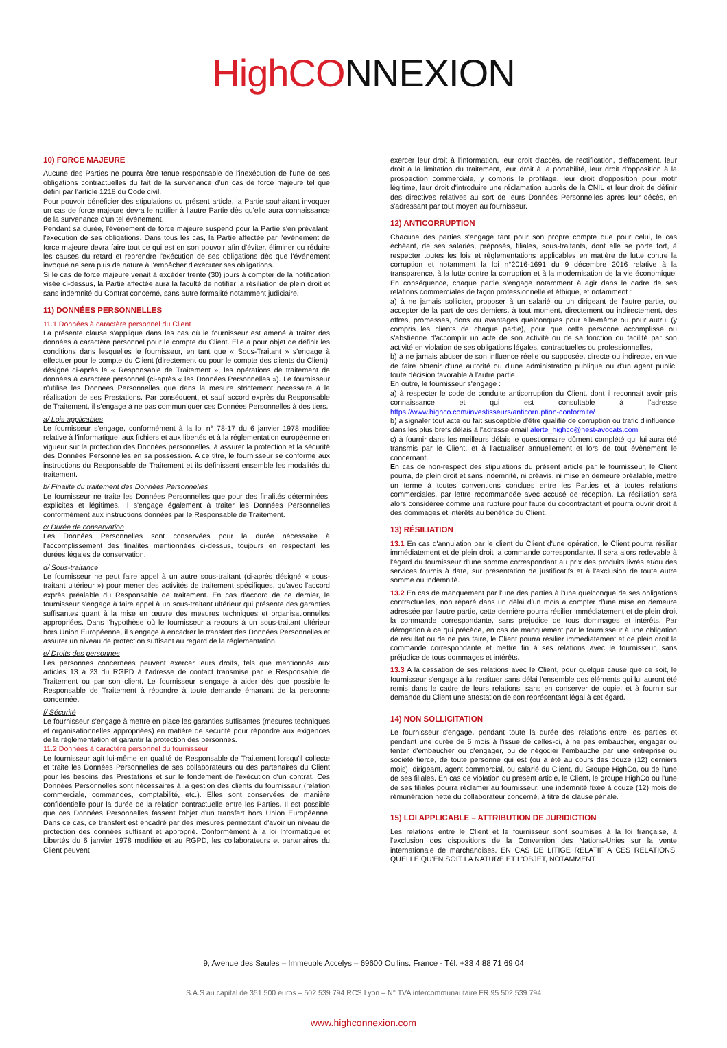HighCONNEXION
10) FORCE MAJEURE
Aucune des Parties ne pourra être tenue responsable de l'inexécution de l'une de ses obligations contractuelles du fait de la survenance d'un cas de force majeure tel que défini par l'article 1218 du Code civil.
Pour pouvoir bénéficier des stipulations du présent article, la Partie souhaitant invoquer un cas de force majeure devra le notifier à l'autre Partie dès qu'elle aura connaissance de la survenance d'un tel événement.
Pendant sa durée, l'événement de force majeure suspend pour la Partie s'en prévalant, l'exécution de ses obligations. Dans tous les cas, la Partie affectée par l'événement de force majeure devra faire tout ce qui est en son pouvoir afin d'éviter, éliminer ou réduire les causes du retard et reprendre l'exécution de ses obligations dès que l'événement invoqué ne sera plus de nature à l'empêcher d'exécuter ses obligations.
Si le cas de force majeure venait à excéder trente (30) jours à compter de la notification visée ci-dessus, la Partie affectée aura la faculté de notifier la résiliation de plein droit et sans indemnité du Contrat concerné, sans autre formalité notamment judiciaire.
11) DONNÉES PERSONNELLES
11.1 Données à caractère personnel du Client
La présente clause s'applique dans les cas où le fournisseur est amené à traiter des données à caractère personnel pour le compte du Client. Elle a pour objet de définir les conditions dans lesquelles le fournisseur, en tant que « Sous-Traitant » s'engage à effectuer pour le compte du Client (directement ou pour le compte des clients du Client), désigné ci-après le « Responsable de Traitement », les opérations de traitement de données à caractère personnel (ci-après « les Données Personnelles »). Le fournisseur n'utilise les Données Personnelles que dans la mesure strictement nécessaire à la réalisation de ses Prestations. Par conséquent, et sauf accord exprès du Responsable de Traitement, il s'engage à ne pas communiquer ces Données Personnelles à des tiers.
a/ Lois applicables
Le fournisseur s'engage, conformément à la loi n° 78-17 du 6 janvier 1978 modifiée relative à l'informatique, aux fichiers et aux libertés et à la réglementation européenne en vigueur sur la protection des Données personnelles, à assurer la protection et la sécurité des Données Personnelles en sa possession. A ce titre, le fournisseur se conforme aux instructions du Responsable de Traitement et ils définissent ensemble les modalités du traitement.
b/ Finalité du traitement des Données Personnelles
Le fournisseur ne traite les Données Personnelles que pour des finalités déterminées, explicites et légitimes. Il s'engage également à traiter les Données Personnelles conformément aux instructions données par le Responsable de Traitement.
c/ Durée de conservation
Les Données Personnelles sont conservées pour la durée nécessaire à l'accomplissement des finalités mentionnées ci-dessus, toujours en respectant les durées légales de conservation.
d/ Sous-traitance
Le fournisseur ne peut faire appel à un autre sous-traitant (ci-après désigné « sous-traitant ultérieur ») pour mener des activités de traitement spécifiques, qu'avec l'accord exprès préalable du Responsable de traitement. En cas d'accord de ce dernier, le fournisseur s'engage à faire appel à un sous-traitant ultérieur qui présente des garanties suffisantes quant à la mise en œuvre des mesures techniques et organisationnelles appropriées. Dans l'hypothèse où le fournisseur a recours à un sous-traitant ultérieur hors Union Européenne, il s'engage à encadrer le transfert des Données Personnelles et assurer un niveau de protection suffisant au regard de la réglementation.
e/ Droits des personnes
Les personnes concernées peuvent exercer leurs droits, tels que mentionnés aux articles 13 à 23 du RGPD à l'adresse de contact transmise par le Responsable de Traitement ou par son client. Le fournisseur s'engage à aider dès que possible le Responsable de Traitement à répondre à toute demande émanant de la personne concernée.
f/ Sécurité
Le fournisseur s'engage à mettre en place les garanties suffisantes (mesures techniques et organisationnelles appropriées) en matière de sécurité pour répondre aux exigences de la règlementation et garantir la protection des personnes.
11.2 Données à caractère personnel du fournisseur
Le fournisseur agit lui-même en qualité de Responsable de Traitement lorsqu'il collecte et traite les Données Personnelles de ses collaborateurs ou des partenaires du Client pour les besoins des Prestations et sur le fondement de l'exécution d'un contrat. Ces Données Personnelles sont nécessaires à la gestion des clients du fournisseur (relation commerciale, commandes, comptabilité, etc.). Elles sont conservées de manière confidentielle pour la durée de la relation contractuelle entre les Parties. Il est possible que ces Données Personnelles fassent l'objet d'un transfert hors Union Européenne. Dans ce cas, ce transfert est encadré par des mesures permettant d'avoir un niveau de protection des données suffisant et approprié. Conformément à la loi Informatique et Libertés du 6 janvier 1978 modifiée et au RGPD, les collaborateurs et partenaires du Client peuvent
exercer leur droit à l'information, leur droit d'accès, de rectification, d'effacement, leur droit à la limitation du traitement, leur droit à la portabilité, leur droit d'opposition à la prospection commerciale, y compris le profilage, leur droit d'opposition pour motif légitime, leur droit d'introduire une réclamation auprès de la CNIL et leur droit de définir des directives relatives au sort de leurs Données Personnelles après leur décès, en s'adressant par tout moyen au fournisseur.
12) ANTICORRUPTION
Chacune des parties s'engage tant pour son propre compte que pour celui, le cas échéant, de ses salariés, préposés, filiales, sous-traitants, dont elle se porte fort, à respecter toutes les lois et règlementations applicables en matière de lutte contre la corruption et notamment la loi n°2016-1691 du 9 décembre 2016 relative à la transparence, à la lutte contre la corruption et à la modernisation de la vie économique. En conséquence, chaque partie s'engage notamment à agir dans le cadre de ses relations commerciales de façon professionnelle et éthique, et notamment :
a) à ne jamais solliciter, proposer à un salarié ou un dirigeant de l'autre partie, ou accepter de la part de ces derniers, à tout moment, directement ou indirectement, des offres, promesses, dons ou avantages quelconques pour elle-même ou pour autrui (y compris les clients de chaque partie), pour que cette personne accomplisse ou s'abstienne d'accomplir un acte de son activité ou de sa fonction ou facilité par son activité en violation de ses obligations légales, contractuelles ou professionnelles,
b) à ne jamais abuser de son influence réelle ou supposée, directe ou indirecte, en vue de faire obtenir d'une autorité ou d'une administration publique ou d'un agent public, toute décision favorable à l'autre partie.
En outre, le fournisseur s'engage :
a) à respecter le code de conduite anticorruption du Client, dont il reconnait avoir pris connaissance et qui est consultable à l'adresse https://www.highco.com/investisseurs/anticorruption-conformite/
b) à signaler tout acte ou fait susceptible d'être qualifié de corruption ou trafic d'influence, dans les plus brefs délais à l'adresse email alerte_highco@nest-avocats.com
c) à fournir dans les meilleurs délais le questionnaire dûment complété qui lui aura été transmis par le Client, et à l'actualiser annuellement et lors de tout évènement le concernant.
En cas de non-respect des stipulations du présent article par le fournisseur, le Client pourra, de plein droit et sans indemnité, ni préavis, ni mise en demeure préalable, mettre un terme à toutes conventions conclues entre les Parties et à toutes relations commerciales, par lettre recommandée avec accusé de réception. La résiliation sera alors considérée comme une rupture pour faute du cocontractant et pourra ouvrir droit à des dommages et intérêts au bénéfice du Client.
13) RÉSILIATION
13.1 En cas d'annulation par le client du Client d'une opération, le Client pourra résilier immédiatement et de plein droit la commande correspondante. Il sera alors redevable à l'égard du fournisseur d'une somme correspondant au prix des produits livrés et/ou des services fournis à date, sur présentation de justificatifs et à l'exclusion de toute autre somme ou indemnité.
13.2 En cas de manquement par l'une des parties à l'une quelconque de ses obligations contractuelles, non réparé dans un délai d'un mois à compter d'une mise en demeure adressée par l'autre partie, cette dernière pourra résilier immédiatement et de plein droit la commande correspondante, sans préjudice de tous dommages et intérêts. Par dérogation à ce qui précède, en cas de manquement par le fournisseur à une obligation de résultat ou de ne pas faire, le Client pourra résilier immédiatement et de plein droit la commande correspondante et mettre fin à ses relations avec le fournisseur, sans préjudice de tous dommages et intérêts.
13.3 A la cessation de ses relations avec le Client, pour quelque cause que ce soit, le fournisseur s'engage à lui restituer sans délai l'ensemble des éléments qui lui auront été remis dans le cadre de leurs relations, sans en conserver de copie, et à fournir sur demande du Client une attestation de son représentant légal à cet égard.
14) NON SOLLICITATION
Le fournisseur s'engage, pendant toute la durée des relations entre les parties et pendant une durée de 6 mois à l'issue de celles-ci, à ne pas embaucher, engager ou tenter d'embaucher ou d'engager, ou de négocier l'embauche par une entreprise ou société tierce, de toute personne qui est (ou a été au cours des douze (12) derniers mois), dirigeant, agent commercial, ou salarié du Client, du Groupe HighCo, ou de l'une de ses filiales. En cas de violation du présent article, le Client, le groupe HighCo ou l'une de ses filiales pourra réclamer au fournisseur, une indemnité fixée à douze (12) mois de rémunération nette du collaborateur concerné, à titre de clause pénale.
15) LOI APPLICABLE – ATTRIBUTION DE JURIDICTION
Les relations entre le Client et le fournisseur sont soumises à la loi française, à l'exclusion des dispositions de la Convention des Nations-Unies sur la vente internationale de marchandises. EN CAS DE LITIGE RELATIF A CES RELATIONS, QUELLE QU'EN SOIT LA NATURE ET L'OBJET, NOTAMMENT
9, Avenue des Saules – Immeuble Accelys – 69600 Oullins. France - Tél. +33 4 88 71 69 04
S.A.S au capital de 351 500 euros – 502 539 794 RCS Lyon – N° TVA intercommunautaire FR 95 502 539 794
www.highconnexion.com